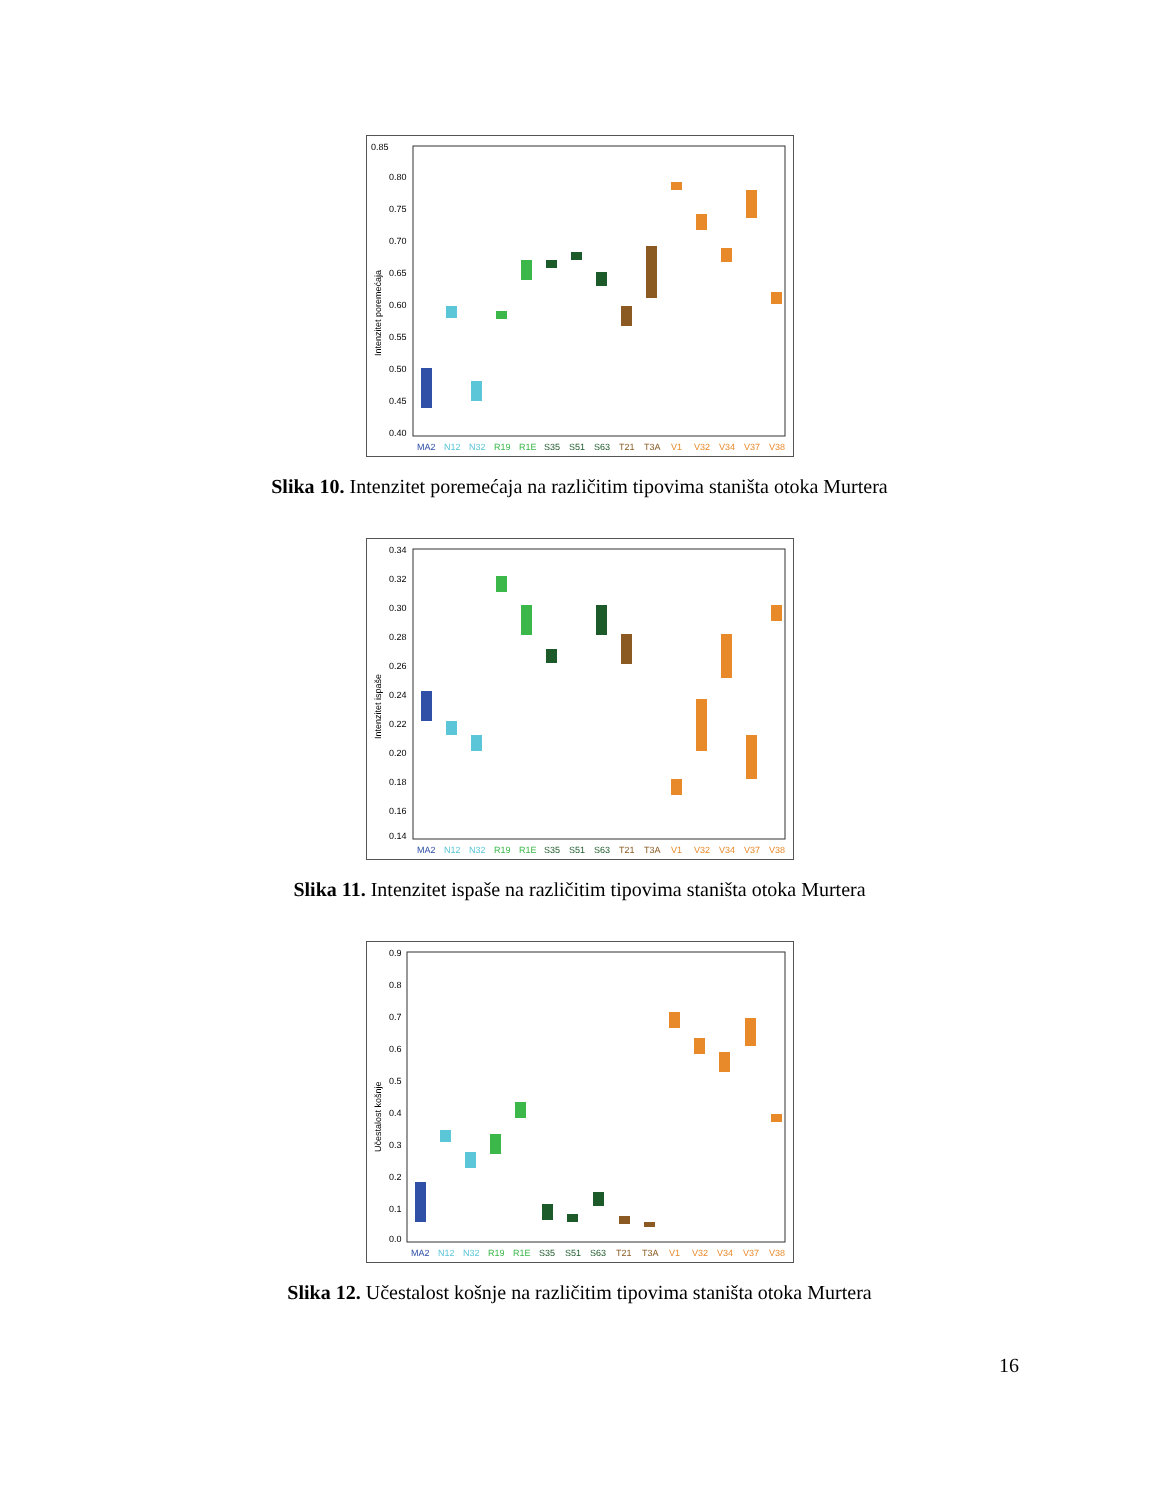0.85
0.80
0.75
0.70
0.65
0.60
0.55
0.50
0.45
0.40
Intenzitet poremećaja
MA2
N12
N32
R19
R1E
S35
S51
S63
T21
T3A
V1
V32
V34
V37
V38
Slika 10. Intenzitet poremećaja na različitim tipovima staništa otoka Murtera
0.34
0.32
0.30
0.28
0.26
0.24
0.22
0.20
0.18
0.16
0.14
Intenzitet ispaše
MA2
N12
N32
R19
R1E
S35
S51
S63
T21
T3A
V1
V32
V34
V37
V38
Slika 11. Intenzitet ispaše na različitim tipovima staništa otoka Murtera
0.9
0.8
0.7
0.6
0.5
0.4
0.3
0.2
0.1
0.0
Učestalost košnje
MA2
N12
N32
R19
R1E
S35
S51
S63
T21
T3A
V1
V32
V34
V37
V38
Slika 12. Učestalost košnje na različitim tipovima staništa otoka Murtera
16